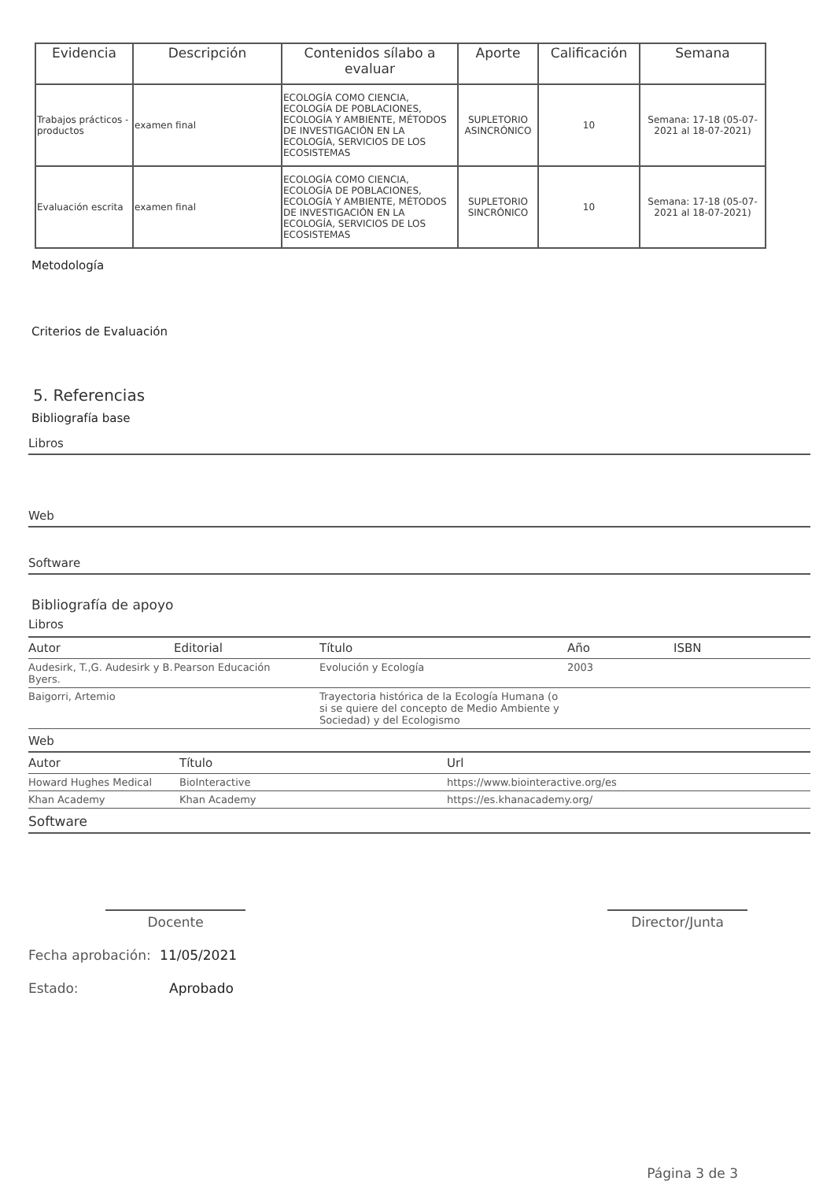| Evidencia | Descripción | Contenidos sílabo a evaluar | Aporte | Calificación | Semana |
| --- | --- | --- | --- | --- | --- |
| Trabajos prácticos - productos | examen final | ECOLOGÍA COMO CIENCIA, ECOLOGÍA DE POBLACIONES, ECOLOGÍA Y AMBIENTE, MÉTODOS DE INVESTIGACIÓN EN LA ECOLOGÍA, SERVICIOS DE LOS ECOSISTEMAS | SUPLETORIO ASINCRÓNICO | 10 | Semana: 17-18 (05-07-2021 al 18-07-2021) |
| Evaluación escrita | examen final | ECOLOGÍA COMO CIENCIA, ECOLOGÍA DE POBLACIONES, ECOLOGÍA Y AMBIENTE, MÉTODOS DE INVESTIGACIÓN EN LA ECOLOGÍA, SERVICIOS DE LOS ECOSISTEMAS | SUPLETORIO SINCRÓNICO | 10 | Semana: 17-18 (05-07-2021 al 18-07-2021) |
Metodología
Criterios de Evaluación
5. Referencias
Bibliografía base
Libros
Web
Software
Bibliografía de apoyo
Libros
| Autor | Editorial | Título | Año | ISBN |
| --- | --- | --- | --- | --- |
| Audesirk, T.,G. Audesirk y B. Byers. | Pearson Educación | Evolución y Ecología | 2003 | |
| Baigorri, Artemio | | Trayectoria histórica de la Ecología Humana (o si se quiere del concepto de Medio Ambiente y Sociedad) y del Ecologismo | | |
Web
| Autor | Título | Url |
| --- | --- | --- |
| Howard Hughes Medical | BioInteractive | https://www.biointeractive.org/es |
| Khan Academy | Khan Academy | https://es.khanacademy.org/ |
Software
Docente Director/Junta
Fecha aprobación: 11/05/2021
Estado: Aprobado
Página 3 de 3